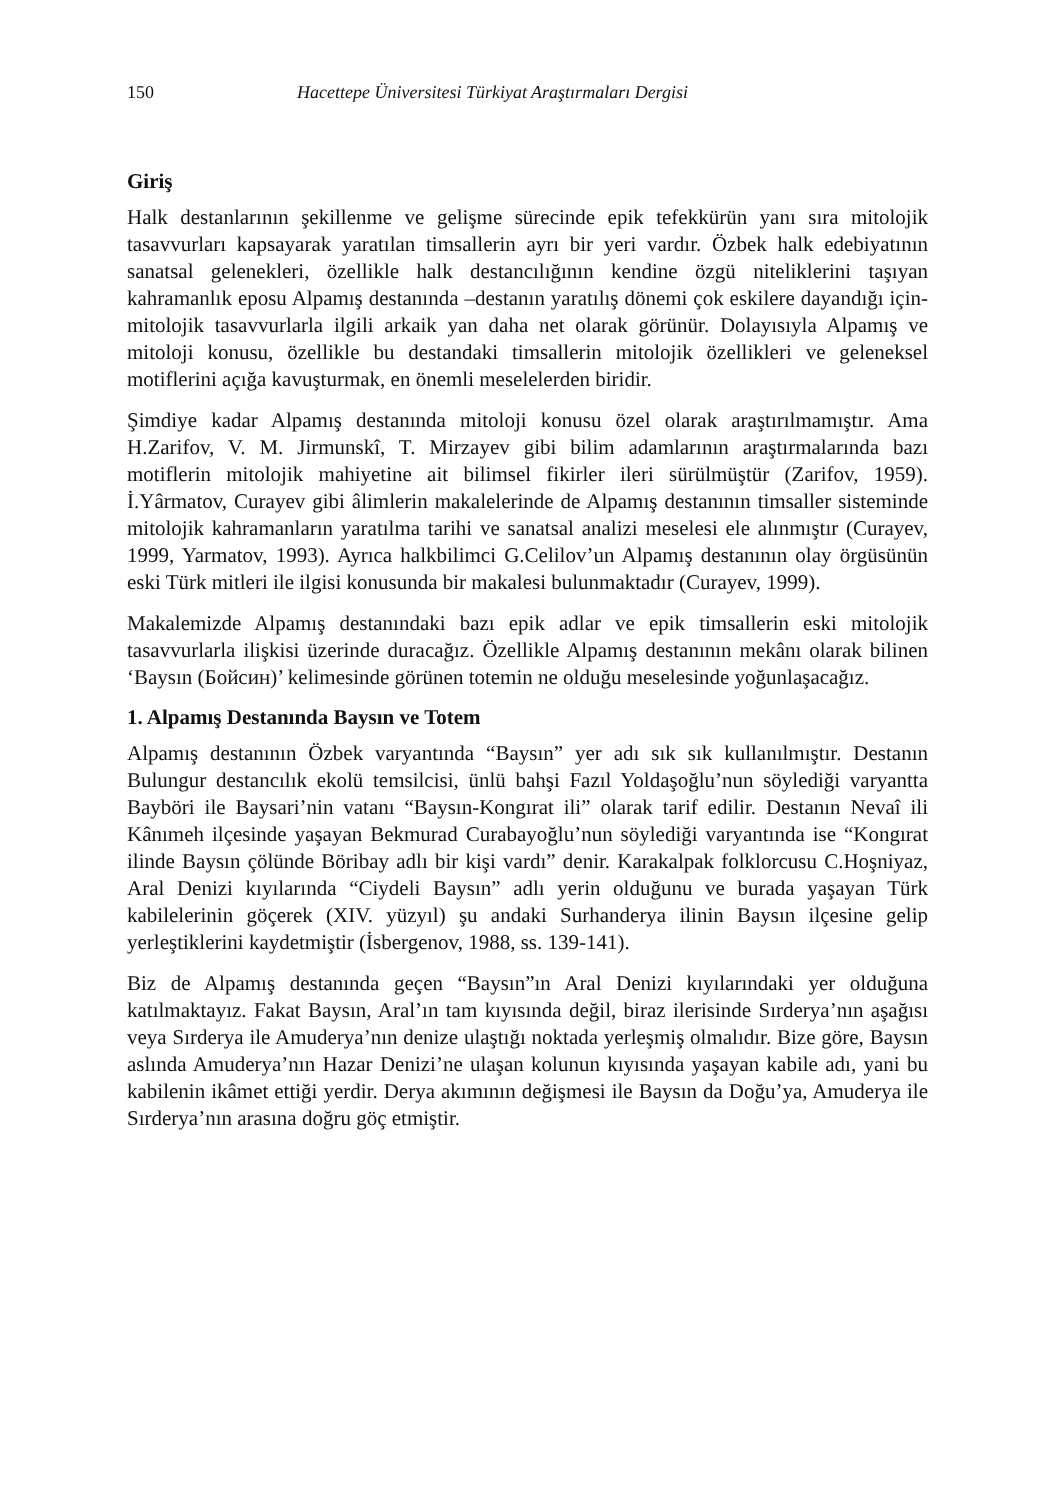150 Hacettepe Üniversitesi Türkiyat Araştırmaları Dergisi
Giriş
Halk destanlarının şekillenme ve gelişme sürecinde epik tefekkürün yanı sıra mitolojik tasavvurları kapsayarak yaratılan timsallerin ayrı bir yeri vardır. Özbek halk edebiyatının sanatsal gelenekleri, özellikle halk destancılığının kendine özgü niteliklerini taşıyan kahramanlık eposu Alpamış destanında –destanın yaratılış dönemi çok eskilere dayandığı için- mitolojik tasavvurlarla ilgili arkaik yan daha net olarak görünür. Dolayısıyla Alpamış ve mitoloji konusu, özellikle bu destandaki timsallerin mitolojik özellikleri ve geleneksel motiflerini açığa kavuşturmak, en önemli meselelerden biridir.
Şimdiye kadar Alpamış destanında mitoloji konusu özel olarak araştırılmamıştır. Ama H.Zarifov, V. M. Jirmunskî, T. Mirzayev gibi bilim adamlarının araştırmalarında bazı motiflerin mitolojik mahiyetine ait bilimsel fikirler ileri sürülmüştür (Zarifov, 1959). İ.Yârmatov, Curayev gibi âlimlerin makalelerinde de Alpamış destanının timsaller sisteminde mitolojik kahramanların yaratılma tarihi ve sanatsal analizi meselesi ele alınmıştır (Curayev, 1999, Yarmatov, 1993). Ayrıca halkbilimci G.Celilov’un Alpamış destanının olay örgüsünün eski Türk mitleri ile ilgisi konusunda bir makalesi bulunmaktadır (Curayev, 1999).
Makalemizde Alpamış destanındaki bazı epik adlar ve epik timsallerin eski mitolojik tasavvurlarla ilişkisi üzerinde duracağız. Özellikle Alpamış destanının mekânı olarak bilinen ‘Baysın (Бойсин)’ kelimesinde görünen totemin ne olduğu meselesinde yoğunlaşacağız.
1. Alpamış Destanında Baysın ve Totem
Alpamış destanının Özbek varyantında “Baysın” yer adı sık sık kullanılmıştır. Destanın Bulungur destancılık ekolü temsilcisi, ünlü bahşi Fazıl Yoldaşoğlu’nun söylediği varyantta Bayböri ile Baysari’nin vatanı “Baysın-Kongırat ili” olarak tarif edilir. Destanın Nevaî ili Kânımeh ilçesinde yaşayan Bekmurad Curabayoğlu’nun söylediği varyantında ise “Kongırat ilinde Baysın çölünde Böribay adlı bir kişi vardı” denir. Karakalpak folklorcusu C.Hoşniyaz, Aral Denizi kıyılarında “Ciydeli Baysın” adlı yerin olduğunu ve burada yaşayan Türk kabilelerinin göçerek (XIV. yüzyıl) şu andaki Surhanderya ilinin Baysın ilçesine gelip yerleştiklerini kaydetmiştir (İsbergenov, 1988, ss. 139-141).
Biz de Alpamış destanında geçen “Baysın”ın Aral Denizi kıyılarındaki yer olduğuna katılmaktayız. Fakat Baysın, Aral’ın tam kıyısında değil, biraz ilerisinde Sırderya’nın aşağısı veya Sırderya ile Amuderya’nın denize ulaştığı noktada yerleşmiş olmalıdır. Bize göre, Baysın aslında Amuderya’nın Hazar Denizi’ne ulaşan kolunun kıyısında yaşayan kabile adı, yani bu kabilenin ikâmet ettiği yerdir. Derya akımının değişmesi ile Baysın da Doğu’ya, Amuderya ile Sırderya’nın arasına doğru göç etmiştir.